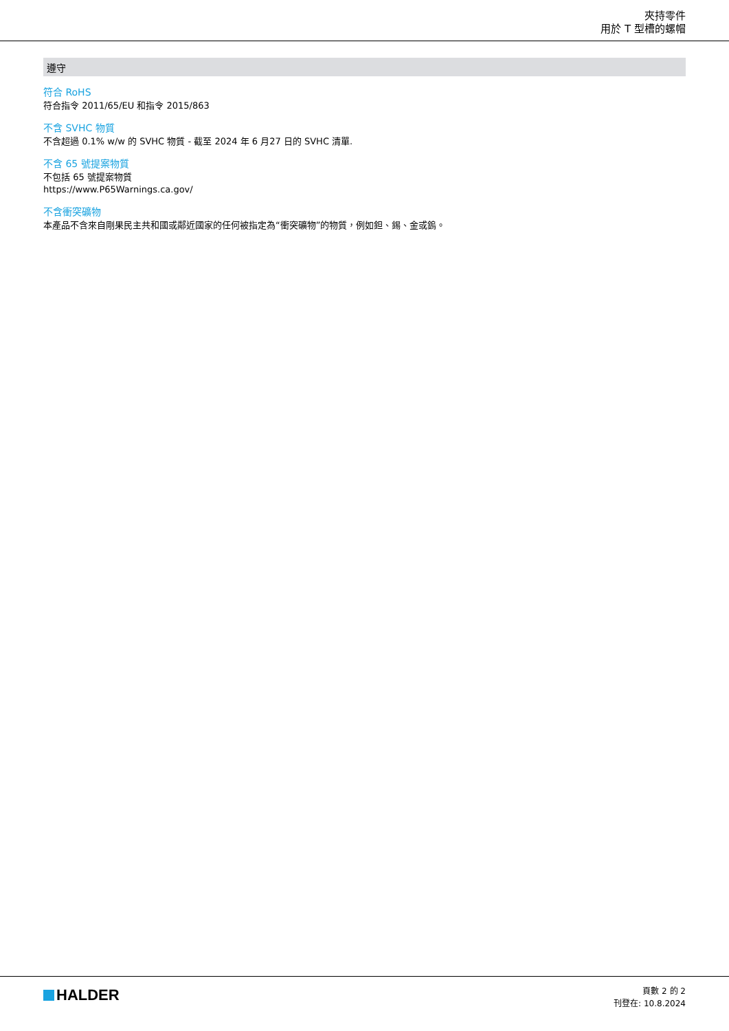夾持零件
用於 T 型槽的螺帽
遵守
符合 RoHS
符合指令 2011/65/EU 和指令 2015/863
不含 SVHC 物質
不含超過 0.1% w/w 的 SVHC 物質 - 截至 2024 年 6 月27 日的 SVHC 清單.
不含 65 號提案物質
不包括 65 號提案物質
https://www.P65Warnings.ca.gov/
不含衝突礦物
本產品不含來自剛果民主共和國或鄰近國家的任何被指定為“衝突礦物”的物質，例如鉭、錫、金或鎢。
HALDER
頁數 2 的 2
刊登在: 10.8.2024